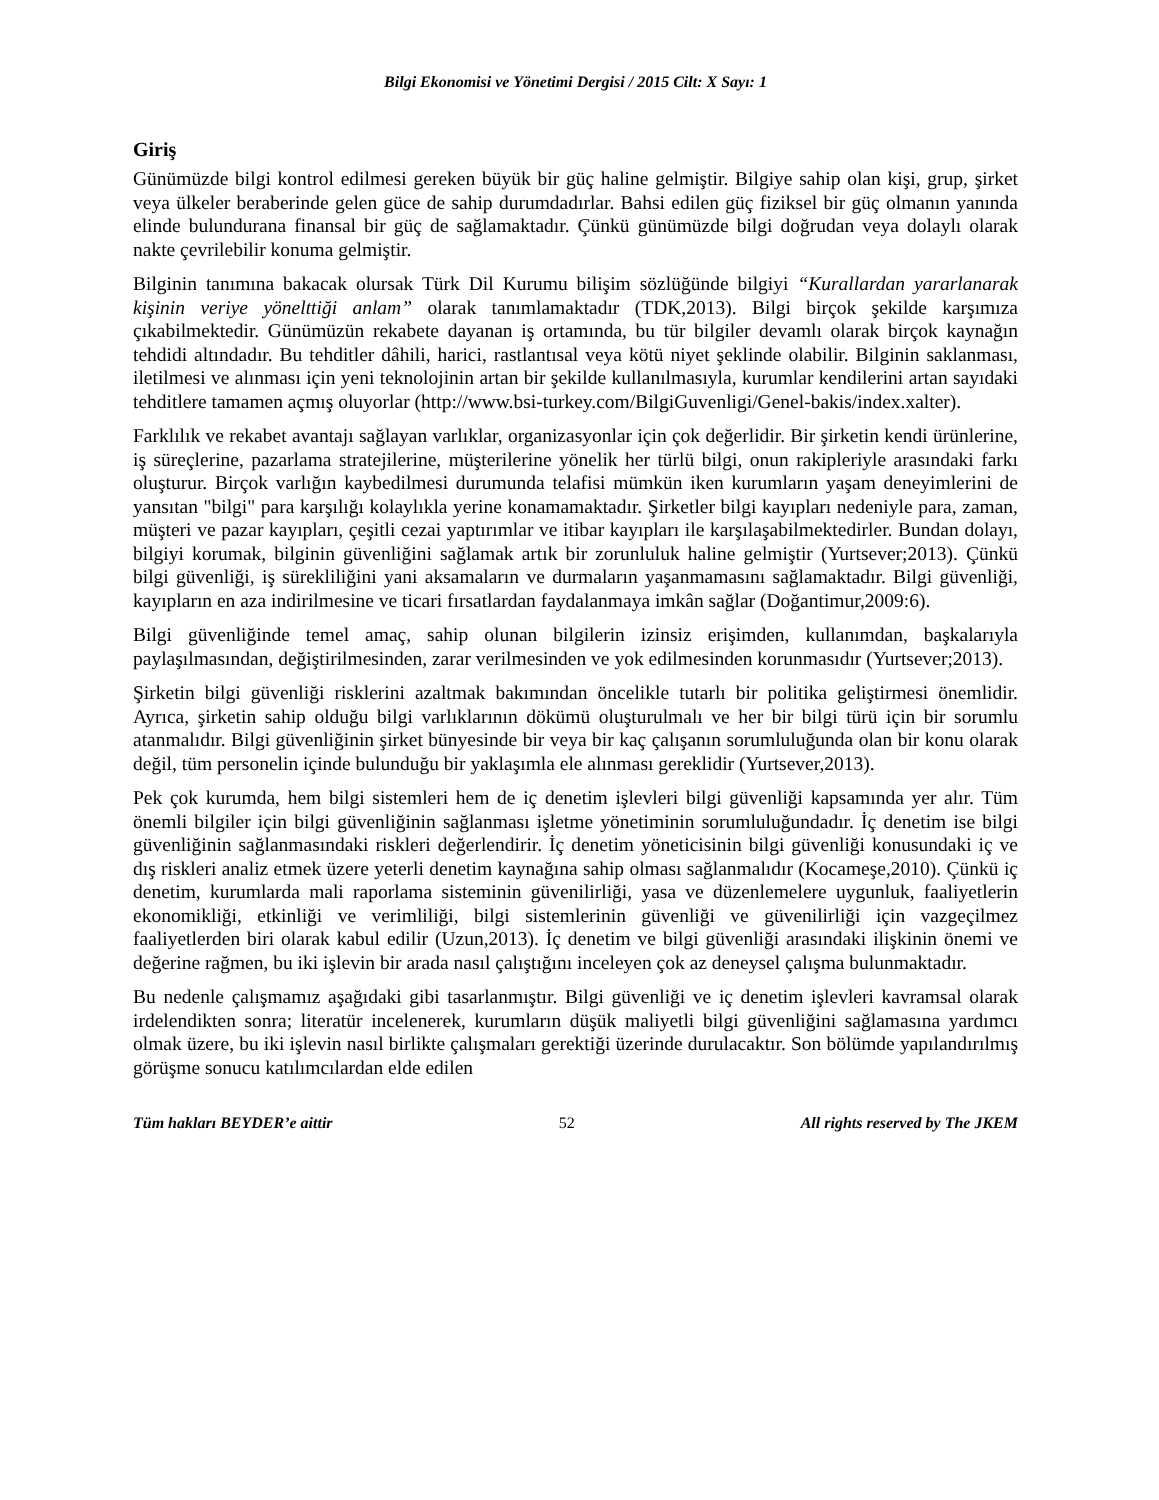Bilgi Ekonomisi ve Yönetimi Dergisi / 2015 Cilt: X Sayı: 1
Giriş
Günümüzde bilgi kontrol edilmesi gereken büyük bir güç haline gelmiştir. Bilgiye sahip olan kişi, grup, şirket veya ülkeler beraberinde gelen güce de sahip durumdadırlar. Bahsi edilen güç fiziksel bir güç olmanın yanında elinde bulundurana finansal bir güç de sağlamaktadır. Çünkü günümüzde bilgi doğrudan veya dolaylı olarak nakte çevrilebilir konuma gelmiştir.
Bilginin tanımına bakacak olursak Türk Dil Kurumu bilişim sözlüğünde bilgiyi “Kurallardan yararlanarak kişinin veriye yönelttiği anlam” olarak tanımlamaktadır (TDK,2013). Bilgi birçok şekilde karşımıza çıkabilmektedir. Günümüzün rekabete dayanan iş ortamında, bu tür bilgiler devamlı olarak birçok kaynağın tehdidi altındadır. Bu tehditler dâhili, harici, rastlantısal veya kötü niyet şeklinde olabilir. Bilginin saklanması, iletilmesi ve alınması için yeni teknolojinin artan bir şekilde kullanılmasıyla, kurumlar kendilerini artan sayıdaki tehditlere tamamen açmış oluyorlar (http://www.bsi-turkey.com/BilgiGuvenligi/Genel-bakis/index.xalter).
Farklılık ve rekabet avantajı sağlayan varlıklar, organizasyonlar için çok değerlidir. Bir şirketin kendi ürünlerine, iş süreçlerine, pazarlama stratejilerine, müşterilerine yönelik her türlü bilgi, onun rakipleriyle arasındaki farkı oluşturur. Birçok varlığın kaybedilmesi durumunda telafisi mümkün iken kurumların yaşam deneyimlerini de yansıtan "bilgi" para karşılığı kolaylıkla yerine konamamaktadır. Şirketler bilgi kayıpları nedeniyle para, zaman, müşteri ve pazar kayıpları, çeşitli cezai yaptırımlar ve itibar kayıpları ile karşılaşabilmektedirler. Bundan dolayı, bilgiyi korumak, bilginin güvenliğini sağlamak artık bir zorunluluk haline gelmiştir (Yurtsever;2013). Çünkü bilgi güvenliği, iş sürekliliğini yani aksamaların ve durmaların yaşanmamasını sağlamaktadır. Bilgi güvenliği, kayıpların en aza indirilmesine ve ticari fırsatlardan faydalanmaya imkân sağlar (Doğantimur,2009:6).
Bilgi güvenliğinde temel amaç, sahip olunan bilgilerin izinsiz erişimden, kullanımdan, başkalarıyla paylaşılmasından, değiştirilmesinden, zarar verilmesinden ve yok edilmesinden korunmasıdır (Yurtsever;2013).
Şirketin bilgi güvenliği risklerini azaltmak bakımından öncelikle tutarlı bir politika geliştirmesi önemlidir. Ayrıca, şirketin sahip olduğu bilgi varlıklarının dökümü oluşturulmalı ve her bir bilgi türü için bir sorumlu atanmalıdır. Bilgi güvenliğinin şirket bünyesinde bir veya bir kaç çalışanın sorumluluğunda olan bir konu olarak değil, tüm personelin içinde bulunduğu bir yaklaşımla ele alınması gereklidir (Yurtsever,2013).
Pek çok kurumda, hem bilgi sistemleri hem de iç denetim işlevleri bilgi güvenliği kapsamında yer alır. Tüm önemli bilgiler için bilgi güvenliğinin sağlanması işletme yönetiminin sorumluluğundadır. İç denetim ise bilgi güvenliğinin sağlanmasındaki riskleri değerlendirir. İç denetim yöneticisinin bilgi güvenliği konusundaki iç ve dış riskleri analiz etmek üzere yeterli denetim kaynağına sahip olması sağlanmalıdır (Kocameşe,2010). Çünkü iç denetim, kurumlarda mali raporlama sisteminin güvenilirliği, yasa ve düzenlemelere uygunluk, faaliyetlerin ekonomikliği, etkinliği ve verimliliği, bilgi sistemlerinin güvenliği ve güvenilirliği için vazgeçilmez faaliyetlerden biri olarak kabul edilir (Uzun,2013). İç denetim ve bilgi güvenliği arasındaki ilişkinin önemi ve değerine rağmen, bu iki işlevin bir arada nasıl çalıştığını inceleyen çok az deneysel çalışma bulunmaktadır.
Bu nedenle çalışmamız aşağıdaki gibi tasarlanmıştır. Bilgi güvenliği ve iç denetim işlevleri kavramsal olarak irdelendikten sonra; literatür incelenerek, kurumların düşük maliyetli bilgi güvenliğini sağlamasına yardımcı olmak üzere, bu iki işlevin nasıl birlikte çalışmaları gerektiği üzerinde durulacaktır. Son bölümde yapılandırılmış görüşme sonucu katılımcılardan elde edilen
Tüm hakları BEYDER’e aittir 52 All rights reserved by The JKEM